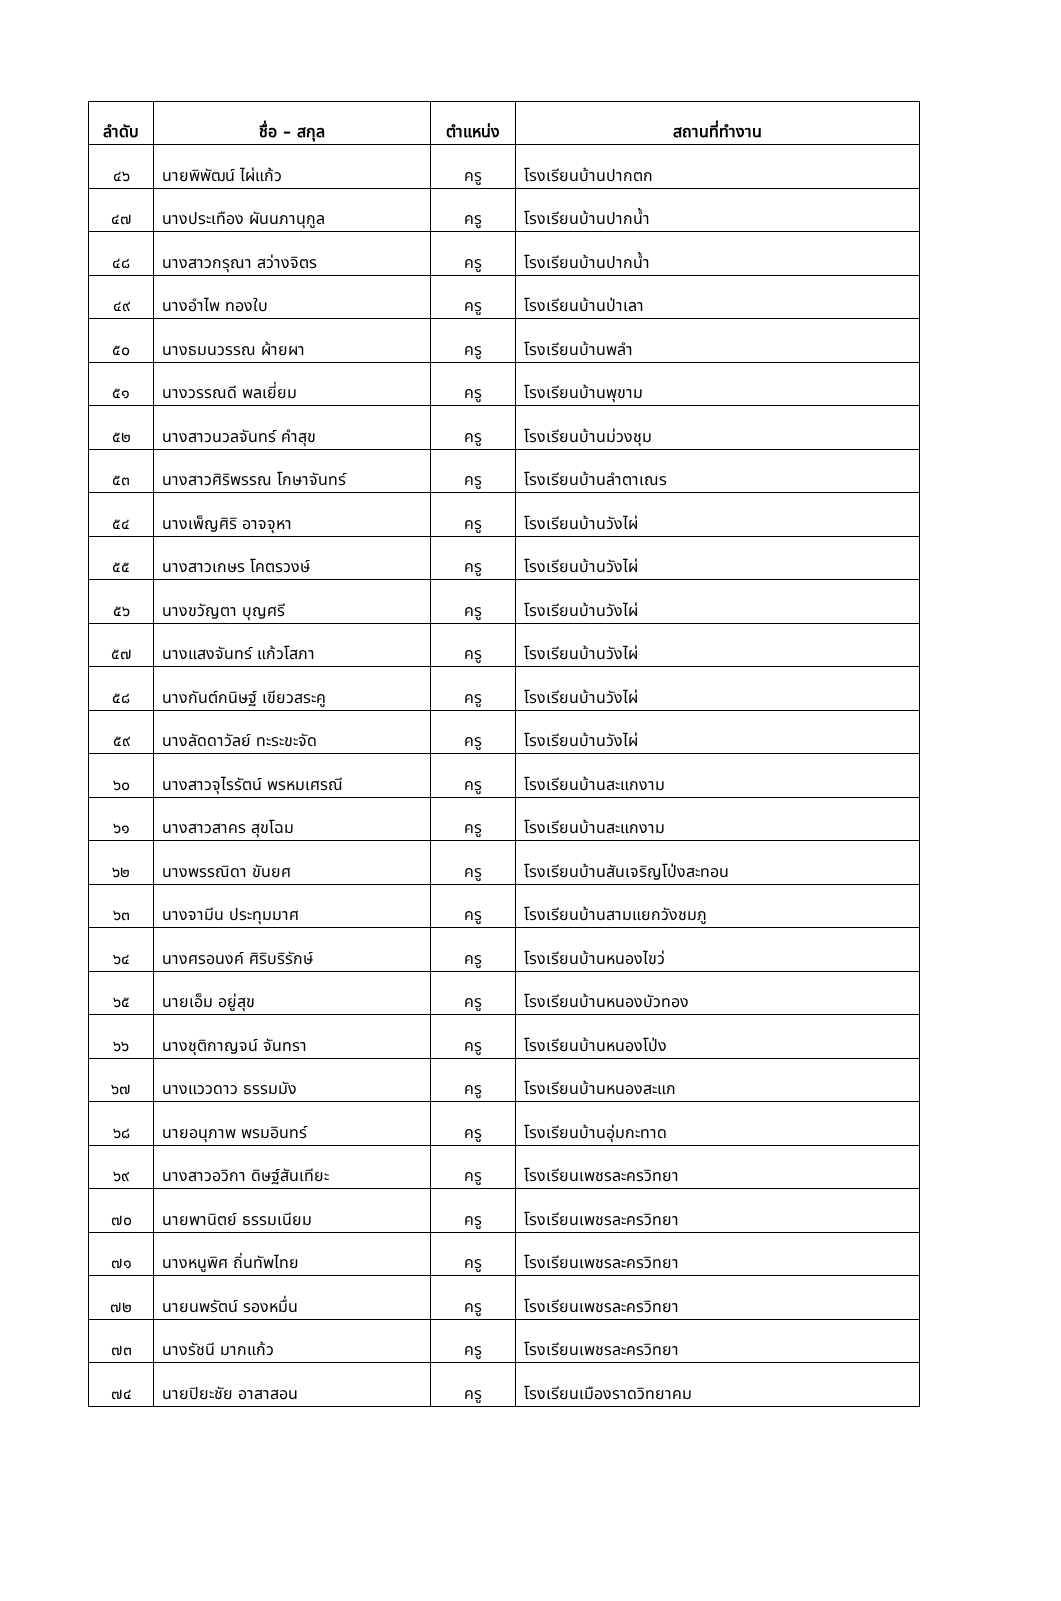| ลำดับ | ชื่อ – สกุล | ตำแหน่ง | สถานที่ทำงาน |
| --- | --- | --- | --- |
| ๔๖ | นายพิพัฒน์ ไผ่แก้ว | ครู | โรงเรียนบ้านปากตก |
| ๔๗ | นางประเทือง ผันนภานุกูล | ครู | โรงเรียนบ้านปากน้ำ |
| ๔๘ | นางสาวกรุณา สว่างจิตร | ครู | โรงเรียนบ้านปากน้ำ |
| ๔๙ | นางอำไพ ทองใบ | ครู | โรงเรียนบ้านป่าเลา |
| ๕๐ | นางธมนวรรณ ผ้ายผา | ครู | โรงเรียนบ้านพลำ |
| ๕๑ | นางวรรณดี พลเยี่ยม | ครู | โรงเรียนบ้านพุขาม |
| ๕๒ | นางสาวนวลจันทร์ คำสุข | ครู | โรงเรียนบ้านม่วงชุม |
| ๕๓ | นางสาวศิริพรรณ โกษาจันทร์ | ครู | โรงเรียนบ้านลำตาเณร |
| ๕๔ | นางเพ็ญศิริ อาจจุหา | ครู | โรงเรียนบ้านวังไผ่ |
| ๕๕ | นางสาวเกษร โคตรวงษ์ | ครู | โรงเรียนบ้านวังไผ่ |
| ๕๖ | นางขวัญตา บุญศรี | ครู | โรงเรียนบ้านวังไผ่ |
| ๕๗ | นางแสงจันทร์ แก้วโสภา | ครู | โรงเรียนบ้านวังไผ่ |
| ๕๘ | นางกันต์กนิษฐ์ เขียวสระคู | ครู | โรงเรียนบ้านวังไผ่ |
| ๕๙ | นางลัดดาวัลย์ ทะระขะจัด | ครู | โรงเรียนบ้านวังไผ่ |
| ๖๐ | นางสาวจุไรรัตน์ พรหมเศรณี | ครู | โรงเรียนบ้านสะแกงาม |
| ๖๑ | นางสาวสาคร สุขโฉม | ครู | โรงเรียนบ้านสะแกงาม |
| ๖๒ | นางพรรณิดา ขันยศ | ครู | โรงเรียนบ้านสันเจริญโป่งสะทอน |
| ๖๓ | นางจามีน ประทุมมาศ | ครู | โรงเรียนบ้านสามแยกวังชมภู |
| ๖๔ | นางศรอนงค์ ศิริบริรักษ์ | ครู | โรงเรียนบ้านหนองไขว่ |
| ๖๕ | นายเอ็ม อยู่สุข | ครู | โรงเรียนบ้านหนองบัวทอง |
| ๖๖ | นางชุติกาญจน์ จันทรา | ครู | โรงเรียนบ้านหนองโป่ง |
| ๖๗ | นางแววดาว ธรรมมัง | ครู | โรงเรียนบ้านหนองสะแก |
| ๖๘ | นายอนุภาพ พรมอินทร์ | ครู | โรงเรียนบ้านอุ่มกะทาด |
| ๖๙ | นางสาวอวิกา ดิษฐ์สันเทียะ | ครู | โรงเรียนเพชรละครวิทยา |
| ๗๐ | นายพานิตย์ ธรรมเนียม | ครู | โรงเรียนเพชรละครวิทยา |
| ๗๑ | นางหนูพิศ ถิ่นทัพไทย | ครู | โรงเรียนเพชรละครวิทยา |
| ๗๒ | นายนพรัตน์ รองหมื่น | ครู | โรงเรียนเพชรละครวิทยา |
| ๗๓ | นางรัชนี มากแก้ว | ครู | โรงเรียนเพชรละครวิทยา |
| ๗๔ | นายปิยะชัย อาสาสอน | ครู | โรงเรียนเมืองราดวิทยาคม |